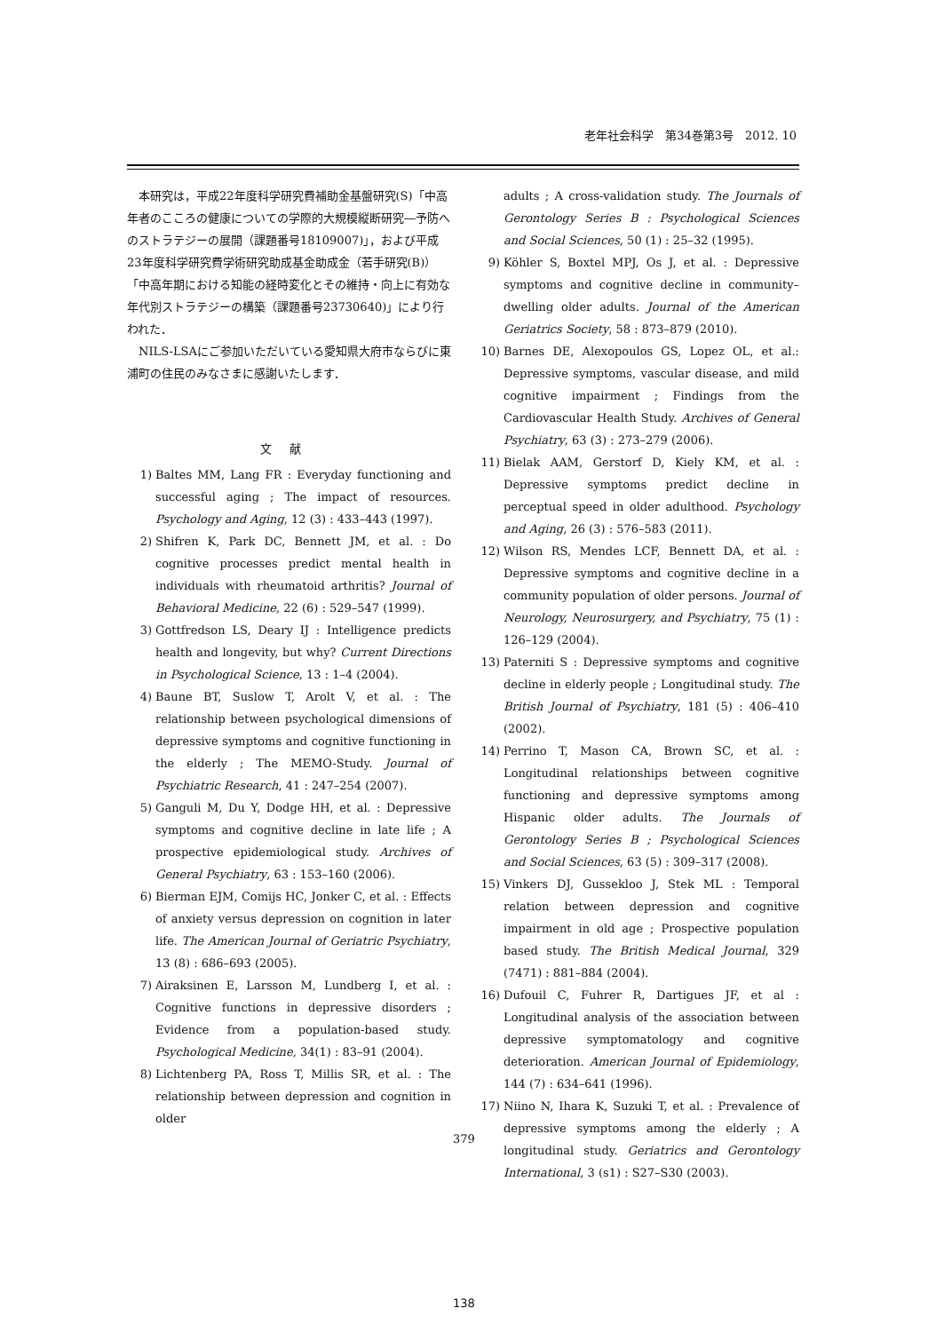老年社会科学　第34巻第3号　2012. 10
本研究は，平成22年度科学研究費補助金基盤研究(S)「中高年者のこころの健康についての学際的大規模縦断研究―予防へのストラテジーの展開（課題番号18109007)」，および平成23年度科学研究費学術研究助成基金助成金（若手研究(B)）「中高年期における知能の経時変化とその維持・向上に有効な年代別ストラテジーの構築（課題番号23730640)」により行われた．
NILS-LSAにご参加いただいている愛知県大府市ならびに東浦町の住民のみなさまに感謝いたします．
文献
1) Baltes MM, Lang FR : Everyday functioning and successful aging ; The impact of resources. Psychology and Aging, 12 (3) : 433–443 (1997).
2) Shifren K, Park DC, Bennett JM, et al. : Do cognitive processes predict mental health in individuals with rheumatoid arthritis? Journal of Behavioral Medicine, 22 (6) : 529–547 (1999).
3) Gottfredson LS, Deary IJ : Intelligence predicts health and longevity, but why? Current Directions in Psychological Science, 13 : 1–4 (2004).
4) Baune BT, Suslow T, Arolt V, et al. : The relationship between psychological dimensions of depressive symptoms and cognitive functioning in the elderly ; The MEMO-Study. Journal of Psychiatric Research, 41 : 247–254 (2007).
5) Ganguli M, Du Y, Dodge HH, et al. : Depressive symptoms and cognitive decline in late life ; A prospective epidemiological study. Archives of General Psychiatry, 63 : 153–160 (2006).
6) Bierman EJM, Comijs HC, Jonker C, et al. : Effects of anxiety versus depression on cognition in later life. The American Journal of Geriatric Psychiatry, 13 (8) : 686–693 (2005).
7) Airaksinen E, Larsson M, Lundberg I, et al. : Cognitive functions in depressive disorders ; Evidence from a population-based study. Psychological Medicine, 34(1) : 83–91 (2004).
8) Lichtenberg PA, Ross T, Millis SR, et al. : The relationship between depression and cognition in older
adults ; A cross-validation study. The Journals of Gerontology Series B : Psychological Sciences and Social Sciences, 50 (1) : 25–32 (1995).
9) Köhler S, Boxtel MPJ, Os J, et al. : Depressive symptoms and cognitive decline in community–dwelling older adults. Journal of the American Geriatrics Society, 58 : 873–879 (2010).
10) Barnes DE, Alexopoulos GS, Lopez OL, et al.: Depressive symptoms, vascular disease, and mild cognitive impairment ; Findings from the Cardiovascular Health Study. Archives of General Psychiatry, 63 (3) : 273–279 (2006).
11) Bielak AAM, Gerstorf D, Kiely KM, et al. : Depressive symptoms predict decline in perceptual speed in older adulthood. Psychology and Aging, 26 (3) : 576–583 (2011).
12) Wilson RS, Mendes LCF, Bennett DA, et al. : Depressive symptoms and cognitive decline in a community population of older persons. Journal of Neurology, Neurosurgery, and Psychiatry, 75 (1) : 126–129 (2004).
13) Paterniti S : Depressive symptoms and cognitive decline in elderly people ; Longitudinal study. The British Journal of Psychiatry, 181 (5) : 406–410 (2002).
14) Perrino T, Mason CA, Brown SC, et al. : Longitudinal relationships between cognitive functioning and depressive symptoms among Hispanic older adults. The Journals of Gerontology Series B ; Psychological Sciences and Social Sciences, 63 (5) : 309–317 (2008).
15) Vinkers DJ, Gussekloo J, Stek ML : Temporal relation between depression and cognitive impairment in old age ; Prospective population based study. The British Medical Journal, 329 (7471) : 881–884 (2004).
16) Dufouil C, Fuhrer R, Dartigues JF, et al : Longitudinal analysis of the association between depressive symptomatology and cognitive deterioration. American Journal of Epidemiology, 144 (7) : 634–641 (1996).
17) Niino N, Ihara K, Suzuki T, et al. : Prevalence of depressive symptoms among the elderly ; A longitudinal study. Geriatrics and Gerontology International, 3 (s1) : S27–S30 (2003).
379
138